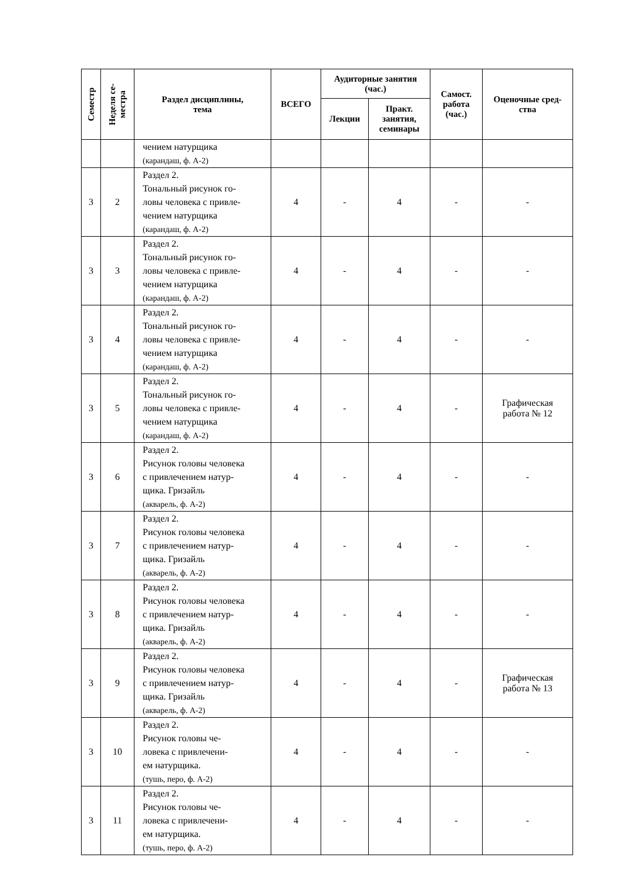| Семестр | Неделя се- местра | Раздел дисциплины, тема | ВСЕГО | Аудиторные занятия (час.) | | Самост. работа (час.) | Оценочные сред- ства |
| --- | --- | --- | --- | --- | --- | --- | --- |
| | | | | Лекции | Практ. занятия, семинары | | |
| | | чением натурщика (карандаш, ф. А-2) | | | | | |
| 3 | 2 | Раздел 2. Тональный рисунок го- ловы человека с привле- чением натурщика (карандаш, ф. А-2) | 4 | - | 4 | - | - |
| 3 | 3 | Раздел 2. Тональный рисунок го- ловы человека с привле- чением натурщика (карандаш, ф. А-2) | 4 | - | 4 | - | - |
| 3 | 4 | Раздел 2. Тональный рисунок го- ловы человека с привле- чением натурщика (карандаш, ф. А-2) | 4 | - | 4 | - | - |
| 3 | 5 | Раздел 2. Тональный рисунок го- ловы человека с привле- чением натурщика (карандаш, ф. А-2) | 4 | - | 4 | - | Графическая работа № 12 |
| 3 | 6 | Раздел 2. Рисунок головы человека с привлечением натур- щика. Гризайль (акварель, ф. А-2) | 4 | - | 4 | - | - |
| 3 | 7 | Раздел 2. Рисунок головы человека с привлечением натур- щика. Гризайль (акварель, ф. А-2) | 4 | - | 4 | - | - |
| 3 | 8 | Раздел 2. Рисунок головы человека с привлечением натур- щика. Гризайль (акварель, ф. А-2) | 4 | - | 4 | - | - |
| 3 | 9 | Раздел 2. Рисунок головы человека с привлечением натур- щика. Гризайль (акварель, ф. А-2) | 4 | - | 4 | - | Графическая работа № 13 |
| 3 | 10 | Раздел 2. Рисунок головы че- ловека с привлечени- ем натурщика. (тушь, перо, ф. А-2) | 4 | - | 4 | - | - |
| 3 | 11 | Раздел 2. Рисунок головы че- ловека с привлечени- ем натурщика. (тушь, перо, ф. А-2) | 4 | - | 4 | - | - |